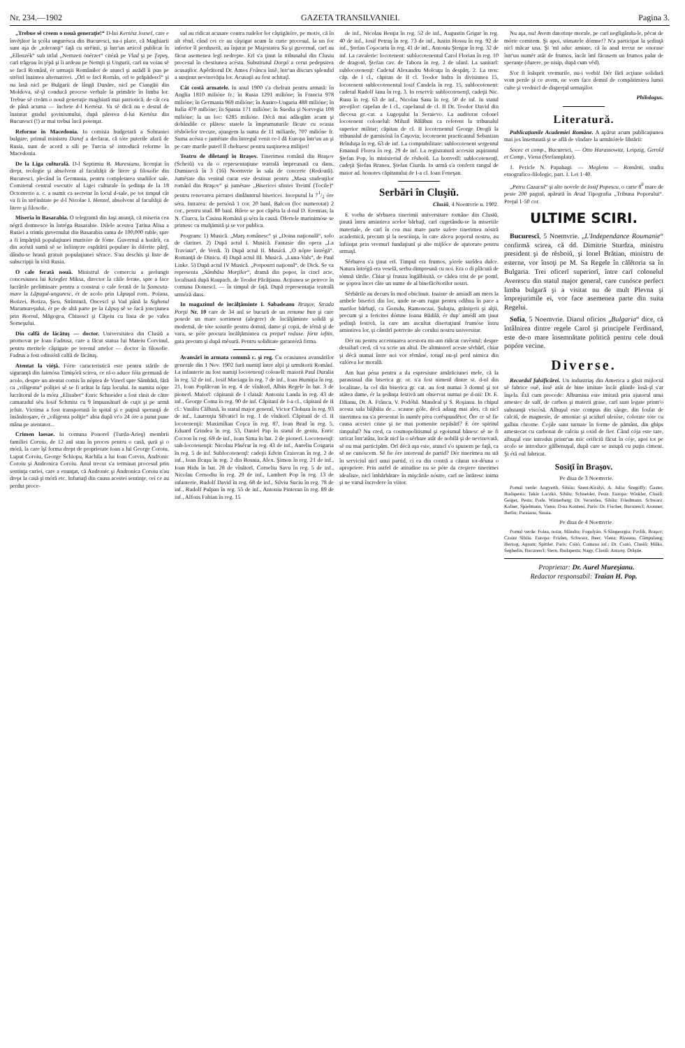Nr. 234.—1902 GAZETA TRANSILVANIEI. Pagina 3.
„Trebue sĕ creem o nouă generaţie!“ D-lui Kertész Jozsef, care e învĕţător la şcóla ungurésca din Bucuresci, nu-i place, că Maghiarii sunt aşa de „toleranţi“ faţă cu strĕinii, şi într'un articol publicat în „Ellenzék“ sub titlul „Nemzeti önérzet“ citéză pe Vlad şi pe Ţepeş, carĭ trăgeau în ţépă şi îi ardeau pe Nemţii şi Ungurii, carĭ nu voiau sĕ se facă Românĭ, ér urmaşii Românilor de atuncĭ şi astădĭ îi pun pe strĕinĭ înaintea alternativei. „Orĭ te facĭ Român, orĭ te prăpădescĭ“ şi nu lasă nicĭ pe Bulgarii de lângă Dunăre, nicĭ pe Ciangăii din Moldova, sĕ-şĭ conducă procese verbale la primărie în limba lor. Trebue sĕ creăm o nouă generaţie maghiară mai patriotică, de cât cea de până acuma — încheie d-l Kertész. Va sĕ dică nu e destul de înaintat gradul şovinismului, după părerea d-lui Kertész din Bucuresci (!) ar mai trebui încă potenţat.
Reforme în Macedonia. In comisia budgetară a Sobraniei bulgare, primul ministru Danef a declarat, că tóte puterile afară de Rusia, sunt de acord a sili pe Turcia sĕ introducă reforme în Macedonia.
De la Liga culturală. D-l Septimiu B. Muresianu, licenţiat în drept, teologie şi absolvent al facultăţii de litere şi filosofie din Bucuresci, plecând în Germania, pentru completarea studiilor sale, Comitetul central esecutiv al Ligei culturale în şedinţa de la 18 Octomvrio a. c. a numit ca secretar în locul d-sale, pe tot timpul cât va fi în strĕinătate pe d-l Nicolae I. Henzel, absolvent al facultăţii de litere şi filosofie.
Miseria în Basarabia. O telegramă din Iaşi anunţă, că miseria cea négră domnesce în întréga Basarabie. Dilele acestea Ţarina Alisa a Rusiei a trimis guvernului din Basarabia suma de 100,000 ruble, spre a fi împărţită populaţiunei muritóre de fóme. Guvernul a hotărît, ca din acéstă sumă sĕ se înfiinţeze ospătării populare în diferite părţĭ, dându-se hrană gratuit populaţiunei sĕrace. S'au deschis şi liste de subscripţii în tótă Rusia.
O cale ferată nouă. Ministrul de comerciu a prelungit concesiunea lui Kriegler Miksa, director la căile ferate, spre a face lucrările preliminare pentru a construi o cale ferată de la Şomcuta-mare la Lăpuşul-unguresc, ér de acolo prin Lăpuşul rom.. Poiana, Botizei, Botiza, Şieu, Strîmtură, Oncescĭ şi Vad până la Sighetul Maramureşului, ér pe de altă parte pe la Lăpuş sĕ se facă joncţiunea prin Borenĭ, Măgogea, Chiuescĭ şi Căşeiu cu linia de pe valea Someşului.
Din calfă de lăcătuş — doctor. Universitatea din Clusiŭ a promovat pe Ioan Fadrusz, care a făcut statua lui Mateiu Corvinul, pentru meritele câştigate pe terenul artelor — doctor în filosofie. Fadrus a fost odinióră calfă de lăcătuş.
Atentat la viéţă. Fórte caracteristică este pentru stările de siguranţă din faimósa Timişóră scirea, ce nĭ-o aduce fóia germană de acolo, despre un atentat comis în nóptea de Vinerĭ spre Sâmbătă, fără ca „viligenta“ poliţiei sĕ se fi arătat la faţa locului. In numita nópte lucrătorul de la móra „Elisabet“ Enric Schneider a fost rănit de către camaradul sĕu Iosif Schmitz cu 9 împunsăturĭ de cuţit şi pe urmă jefuit. Victima a fost transportată în spital şi e puţină speranţă de însănătoşare, ér „viligenta poliţie“ abia după vr'o 24 óre a putut pune mâna pe atentator...
Crimen laesae. In comuna Ponorel (Turda-Arieş) membrii familiei Coroiu, de 12 anĭ stau în proces pentru o casă, şură şi o móră, la care îşĭ forma drept de proprietate Ioan a lui George Coroiu, Luput Coroiu, George Schiopu, Rachila a lui Ioan Corvin, Andronic Coroiu şi Andronica Coroiu. Anul trecut s'a terminat procesul prin sentinţa curiei, care a enunţat, că Andronic şi Andronica Coroiu n'au drept la casă şi móră etc. Infuriaţĭ din causa acestei sentinţe, cei ce au perdut proce-
sul au ridicat acusare contra rudelor lor câştigătóre, pe motiv, că în alt rĕnd, când cei ce au câştigat acum la curie procesul, la un for inferior îl perduseră, au înjurat pe Majestatea Sa şi guvernul, carĭ au făcut asemenea legĭ nedrepte. Erĭ s'a ţinut la tribunalul din Clusiu procesul în chestiunea acésta. Substitutul Dorgó a cerut pedepsirea acusaţilor. Apĕrătorul Dr. Amos Frâncu însĕ, într'un discurs splendid a susţinut nevinovăţia lor. Acusaţii au fost achitaţĭ.
Cât costă armatele. In anul 1900 s'a cheltuit pentru armată: în Anglia 1810 milióne fr.; în Rusia 1291 milióne; în Francia 978 milióne; în Germania 969 milióne; în Austro-Ungaria 488 milióne; în Italia 470 milióne; în Spania 171 milióne; în Suedia şi Norvegia 108 milióne; la un loc: 6285 milióne. Décă mai adăogăm acum şi dobândile ce plătesc statele la împrumuturile făcute cu ocasia rĕsbóielor trecute, ajungem la suma de 11 miliarde, 707 milióne fr. Suma acésta e jumĕtate din întregul venit ce-l dă Europa într'un an şi pe care marile puterĭ îl cheltuesc pentru susţinerea miliţiei!
Teatru de diletanţĭ în Braşov. Tinerimea română din Braşov (Scheiŭ) va da o representaţiune teatrală împreunată cu dans, Duminecă în 3 (16) Noemvrie în sala de concerte (Redoută). Jumĕtate din venitul curat este destinat pentru „Masa studenţilor românĭ din Braşov“ şi jumĕtate „Bisericei sfintei Treimĭ (Tocile)“ pentru renovarea picturei dinlăuntrul bisericei. Inceputul la 71/2 óre séra. Intrarea: de persónă 1 cor. 20 banĭ, Balcon (loc numerotat) 2 cor., pentru stud. 80 banĭ. Bilete se pot căpĕta la d-nul D. Eremias, la N. Ciurcu, la Casina Română şi séra la cassă. Ofertele marinimóse se primesc cu mulţămită şi se vor publica.
Program: 1) Musică. „Marş românesc“ şi „Doina naţională“, solo de clarinet. 2) După actul I. Musică. Fantasie din opera „La Traviata“, de Verdi. 3) După actul II. Musică. „O nópte întrégă“. Romanţă de Dinicu. 4) După actul III. Musică. „Luna-Vals“, de Paul Linke. 5) După actul IV Musică. „Potpourri naţional“, de Dick. Se va representa „Sâmbăta Morţilor“, dramă din popor, în cincĭ acte, localisată după Raupach, de Teodor Păcăţianu. Acţiunea se petrece în comuna Doinescĭ. — în timpul de faţă. După representaţia teatrală urméză dans.
In magazinul de încălţăminte I. Sabadeanu Braşov, Strada Porţii Nr. 10 care de 34 anĭ se bucură de un renume bun şi care posede un mare sortiment (alegere) de încălţăminte solidă şi modernă, de tóte soiurile pentru domnĭ, dame şi copii, de iérnă şi de vara, se póte procura încălţămintea cu preţurĭ reduse. fórte ieftin, gata precum şi după mĕsură. Pentru soliditate garantéză firma.
Avansărĭ in armata comună c. şi reg. Cu ocasiunea avansărilor generale din 1 Nov. 1902 fură numiţĭ între alţii şi următorii Românĭ. La infanterie au fost numiţi locotenenţĭ colonelĭ: maiorii Paul Duralia în reg. 52 de inf., Iosif Maciaga în reg. 7 de inf., Ioan Humiţia în reg. 21, Ioan Poplăcean în reg. 4 de vînătorĭ, Albin Regele în bat. 3 de pionerĭ. Maiorĭ: căpitanii de I classă: Antoniu Landa în reg. 43 de inf., George Coma în reg. 90 de inf. Căpitanĭ de I-a cl., căpitanĭ de II cl.: Vasiliu Călbasă, în statul major general, Victor Clobaza în reg. 93 de inf., Laurenţiu Silvaticĭ în reg. 1 de vînătorĭ. Căpitanĭ de cl. II locotenenţii: Maximilian Coşca în reg. 87, Ioan Brad în reg. 5, Eduard Grindea în reg. 53, Daniel Pap în statul de geniu, Enric Cocron în reg. 69 de inf., Ioan Sima în bat. 2 de pionerĭ. Locotenenţĭ: sub-locotenenţii: Nicolau Păsĕrar în reg. 43 de inf., Aureliu Cosgaria în reg. 5 de inf. Sublocotenenţĭ: cadeţii Edvin Craiovan în reg. 2 de inf., Ioan Ilcuşu în reg. 2 din Bosnia, Alex. Şimon în reg. 21 de inf., Ioan Hidu în bat. 28 de vînătorĭ, Corneliu Savu în reg. 5 de inf., Nicolau Cernodiu în reg. 29 de inf., Lambert Pop în reg. 13 de infanterie, Rudolf David în reg. 68 de inf., Silviu Suciu în reg. 78 de inf., Rudolf Pulpan în reg. 55 de inf., Antoniu Pinteran în reg. 89 de inf., Alfons Fabian în reg. 15
de inf., Nicolau Benţia în reg. 52 de inf., Augustin Grigar în reg. 40 de inf., Iosif Petraş în reg. 73 de inf., Iustin Hossu în reg. 92 de inf., Ştefan Coşocariu în reg. 41 de inf., Antoniu Ştergar în reg. 32 de inf. La cavalerie: locotenent: sublocotenentul Carol Florian în reg. 10 de dragonĭ, Ştefan cav. de Tabora în reg. 2 de ulanĭ. La sanitarĭ: sublocotenenţĭ: Cadetul Alexandru Molcuţu în despărţ. 2. La tren: căp. de I cl., căpitan de II cl. Teodor Indra în divisiunea 15, locotenent sublocotenentul Iosif Candela în reg. 15, sublocotenent: cadetul Rudolf Ianu în reg. 3. In reservă: sublocotenenţĭ, cadeţii Nic. Rusu în reg. 63 de inf., Nicolau Sasu în reg. 50 de inf. In statul preoţilor: capelan de I cl., capelanul de cl. II Dr. Teodor David din diecesa gr.-cat. a Lugoşului la Seraievo. La auditorat colonel locotenent colonelul: Mihail Bălăban ca referent la tribunalul superior militar; căpitan de cl. II locotenentul George Drogli la tribunalul de garnisónă în Caşovia; locotenent practicantul Sebastian Brînduşa în reg. 63 de inf. La comptabilitate: sublocotenent sergentul Emanuil Florea în reg. 29 de inf. La registratură accesist aspirantul Ştefan Pop, în ministeriul de rĕsboiŭ. La honvedĭ: sublocotenenţĭ, cadeţii Ştefan Branea, Ştefan Ciurda. In urmă s'a conferit rangul de maior ad. honores căpitanului de I-a cl. Ioan Feneşan.
Serbări în Cluşiŭ.
Clusiŭ, 4 Noemvrie n. 1902.
E vorba de sĕrbarea tinerimii universitare române din Clusiŭ, ţinută întru amintirea acelor bărbaţĭ, carĭ cugetându-se la miseriile materiale, de carĭ în cea mai mare parte sufere tinerimea nóstră academică, precum şi la nesciinţa, în care zăcea poporul nostru, au înfiinţat prin vremurĭ fundaţiunĭ şi alte mijlóce de ajutorare pentru urmaşĭ.
Sĕrbarea s'a ţinut erĭ. Timpul era frumos, şórele surîdea dulce. Natura întrégă era veselă, serba dimpreună cu noi. Era o di plăcută de tómnă tărdie. Chiar şi frunza îngălbinită, ce cădea trist de pe pomĭ, ne şoptea încet câte un nume de al binefăcĕtorilor nostri.
Sĕrbările au decurs în mod obicĭnuit. Inainte de amiadĭ am mers la ambele biserici din loc, unde ne-am rugat pentru odihna în pace a marilor bărbaţĭ, ca Gozsdu, Ramonczai, Şuluţiu, grăniţerii şi alţii, precum şi a fericitei dómne Ioana Bădilă, ér dup' amédĭ am ţinut şedinţă festivă, la care am ascultat disertaţiunĭ frumóse întru amintirea lor, şi cântărĭ potrivite ale corului nostru universitar.
Dér nu pentru accentuarea acestora mi-am ridicat cuvêntul; despre detailurĭ cred, că va scrie un altul. De altminterĭ aceste sĕrbărĭ, chiar şi décă numai între noi vor rĕmâné, totuşĭ nu-şĭ perd nimica din valórea lor morală.
Am luat péna pentru a da espresiune amărăciunei mele, că la parastasul din biserica gr. or. n'a fost nimenĭ dintre st. d-nĭ din localitate, la cel din biserica gr. cat. au fost numai 3 domnĭ şi tot atâtea dame, ér la şedinţa festivă am observat numai pe d-nii: Dr. E. Dăianu, Dr. A. Frâncu, V. Podóbă. Mandeal şi S. Roşianu. In chipul acesta sala bâjbăia de... scaune góle, décă adaug mai ales, că nicĭ tinerimea nu s'a presentat în numĕr prea corĕspundĕtor. Óre ce sĕ fie causa acestei crase şi ne mai pomenite nepăsărĭ? E óre spiritul timpuluĭ? Nu cred, ca cosmopolitismul şi egoismul bănesc sĕ ne fi stricat într'atâta, încât nicĭ la o sĕrbare atât de nobilă şi de nevinovată, sĕ nu mai participăm. Orĭ décă aşa este, atuncĭ s'o spunem pe faţă, ca sĕ ne cunóscem. Sĕ fie óre interesul de partid? Dér tinerimea nu stă în serviciul nicĭ unui partid, ci ea din contră a căutat tot-déuna o apropriere. Prin astfel de atitudine nu se póte da creştere tinerimei idealiste, nicĭ îmbărbătare în mişcările nóstre, carĭ ne întăresc inima şi ne varsă încredere în viitor.
Nu aşa, nu! Avem datorinţe morale, pe carĭ negligându-le, pĕcat de mórte comitem. Şi apoi, stimatele dómne!? N'a participat la şedinţă nicĭ măcar una. Şi 'mĭ aduc aminte, că în anul trecut ne onorase într'un numĕr atât de frumos, încât îmĭ făcusem un frumos palat de speranţe (durere, pe nisip, după cum vĕd).
S'or fi înăsprit vremurile, nu-i vorbă! Dér fără acţiune solidară vom perde şi ce avem, ne vom face demnĭ de compătimirea lumii culte şi vrednicĭ de dispreţul urmaşilor.
Philologus.
Literatură.
Publicaţiunile Academiei Române. A apărut acum publicaţiunea mai jos însemnată şi se află de vîndare la următórele librării:
Socec et comp., Bucuresci, — Otto Harassowitz, Leipzig, Gerold et Comp., Viena (Stefansplatz).
1. Pericle N. Papahagi. — Megleno — Românii, studiu etnografico-filologic, part. I. Lei 1·40.
„Petru Cazacul“ şi alte novele de Iosif Popescu, o carte 8<sup>0</sup> mare de peste 200 paginĭ, apărută în Arad Tipografia „Tribuna Poporului“. Preţul 1·50 cor.
ULTIME SCIRI.
Bucurescĭ, 5 Noemvrie. „L'Independance Roumanie“ confirmă scirea, că dd. Dimitrie Sturdza, ministru president şi de rĕsboiŭ, şi Ionel Brătian, ministru de esterne, vor însoţi pe M. Sa Regele în călĕtoria sa în Bulgaria. Trei oficerĭ superiorĭ, între carĭ colonelul Averescu din statul major general, care cunósce perfect limba bulgară şi a visitat nu de mult Plevna şi împrejurimile ei, vor face asemenea parte din suita Regelui.
Sofia, 5 Noemvrie. Diarul oficios „Bulgaria“ dice, că întâlnirea dintre regele Carol şi principele Ferdinand, este de-o mare însemnătate politică pentru cele două popóre vecine.
Diverse.
Recordul falsificărei. Un industriaş din America a găsit mijlocul sĕ fabrice ouĕ, însĕ atât de bine imitate încât găinile însă-şĭ s'ar înşela. Étă cum procede: Albumina este imitată prin ajutorul unui amestec de sulf, de carbon şi materii grase, carĭ sunt legate printr'o substanţă viscósă. Albuşul este compus din sânge, din fosfat de calciŭ, de magnesie, de amoniac şi acidurĭ uleióse, colorate tóte cu galbin chrome. Cojile sunt turnate în forme de pământ, din ghips amestecat cu carbonat de calciu şi oxid de fier. Când cója este tare, albuşul este introdus printr'un mic orificiŭ făcut în cóje, apoi tot pe acolo se introduce gălbenuşul, după care se astupă cu puţin ciment. Şi étă oul fabricat.
Sosiţĭ în Braşov.
Pe diua de 3 Noemvrie.
Pomul verde: Angyerth, Sibiiu; Szent-Királyi, A. Julia: Szegöffy; Gaster, Budapesta; Tekár Laczkó, Sibiiu; Schneider, Pesta. Europa: Winkler, Clusiŭ; Geiger, Pesta; Pode. Winterberg; Dr. Vecerdea, Sibiiu; Friedmann. Schwarz. Kafner, Spielmann, Viena; D-na Konteni, Paris: Dr. Fischer, Bucurescĭ; Aronner, Berlin; Paraianu, Sinaia.
Pe diua de 4 Noemvrie.
Pomul verde: Folea, notar, Mândra; Fogolyán, S-Sângeorgiu; Pavlik, Braşov; Czaint Sibiiu. Europa: Frizlen, Schwarz, Beer, Viena; Rizeanu, Câmpulung; Herzog, Agram; Spittler. Paris; Csitó, Comana inf.; Dr. Csató, Clusiŭ; Milko, Seghedin, Bucurescĭ; Stern, Budapesta; Nagy, Clusiŭ: Antony. Orăştie.
Proprietar: Dr. Aurel Mureşianu.
Redactor responsabil: Traian H. Pop.